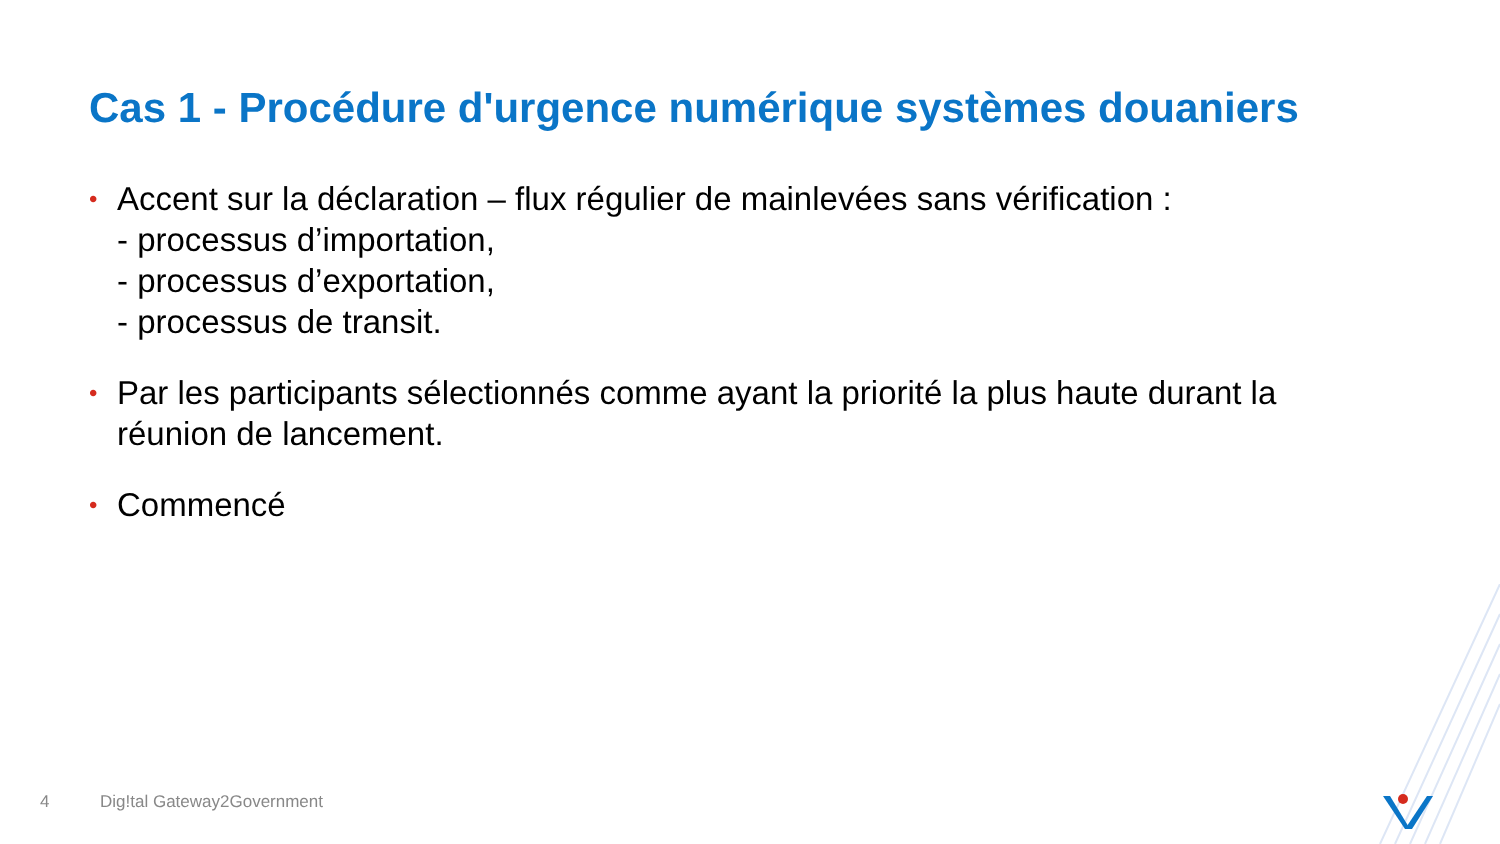Cas 1 - Procédure d'urgence numérique systèmes douaniers
• Accent sur la déclaration – flux régulier de mainlevées sans vérification :
- processus d’importation,
- processus d’exportation,
- processus de transit.
• Par les participants sélectionnés comme ayant la priorité la plus haute durant la réunion de lancement.
• Commencé
4 Dig!tal Gateway2Government